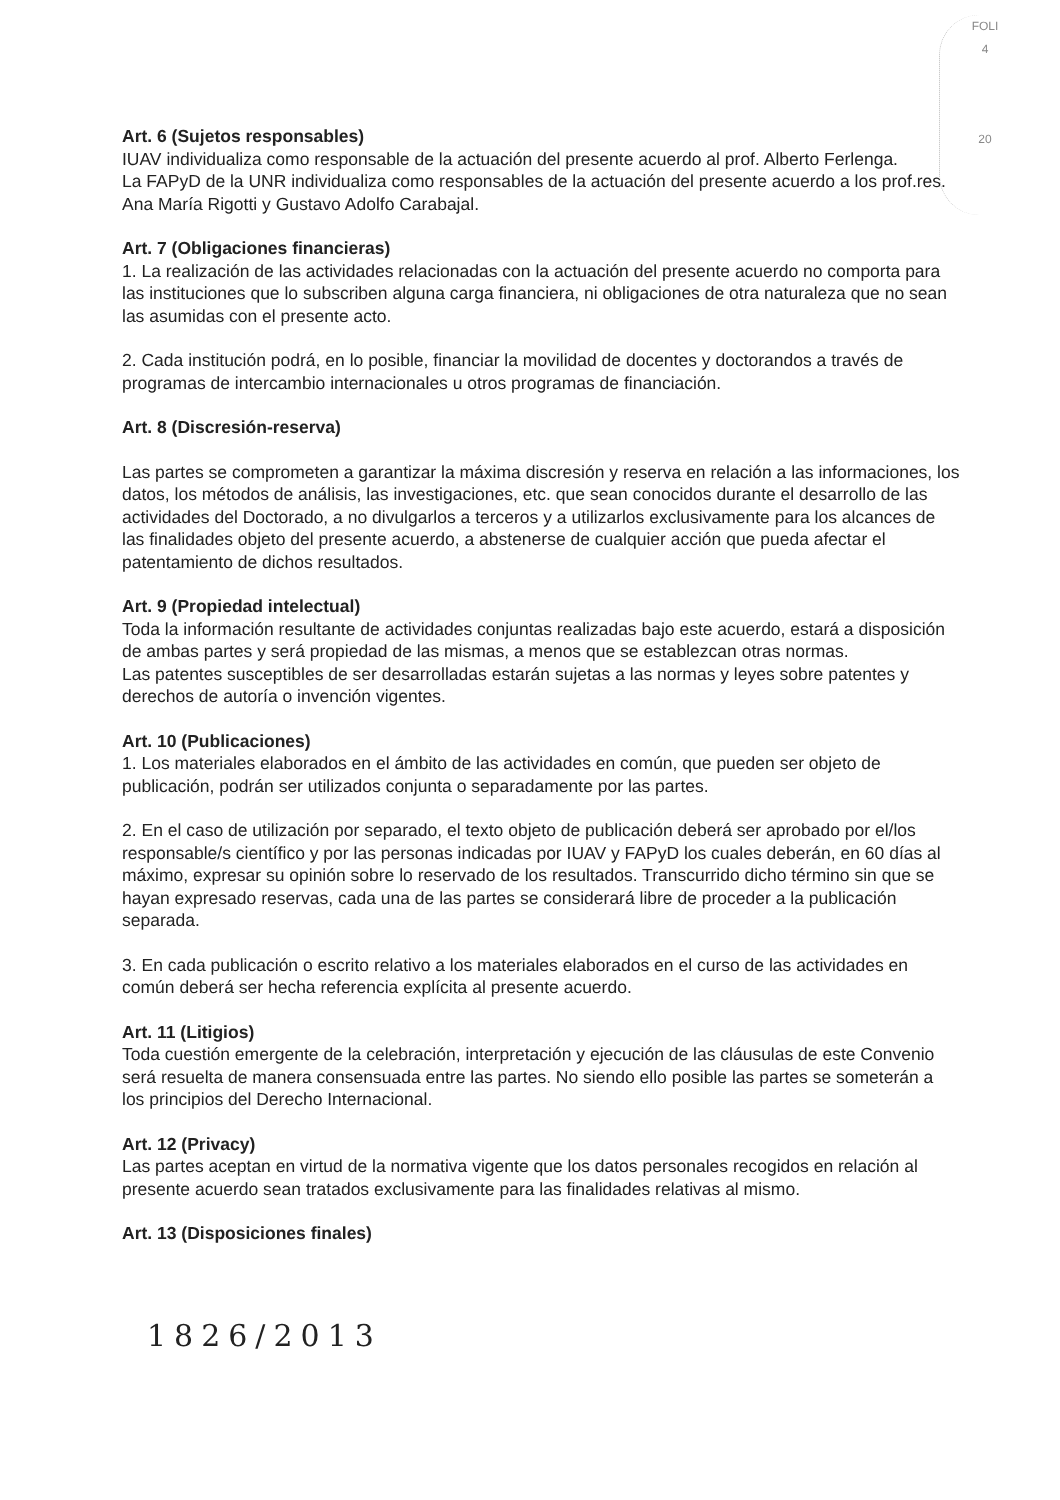FOLI
4
20
Art. 6 (Sujetos responsables)
IUAV individualiza como responsable de la actuación del presente acuerdo al prof. Alberto Ferlenga.
La FAPyD de la UNR individualiza como responsables de la actuación del presente acuerdo a los prof.res. Ana María Rigotti y Gustavo Adolfo Carabajal.
Art. 7 (Obligaciones financieras)
1. La realización de las actividades relacionadas con la actuación del presente acuerdo no comporta para las instituciones que lo subscriben alguna carga financiera, ni obligaciones de otra naturaleza que no sean las asumidas con el presente acto.
2. Cada institución podrá, en lo posible, financiar la movilidad de docentes y doctorandos a través de programas de intercambio internacionales u otros programas de financiación.
Art. 8 (Discresión-reserva)
Las partes se comprometen a garantizar la máxima discresión y reserva en relación a las informaciones, los datos, los métodos de análisis, las investigaciones, etc. que sean conocidos durante el desarrollo de las actividades del Doctorado, a no divulgarlos a terceros y a utilizarlos exclusivamente para los alcances de las finalidades objeto del presente acuerdo, a abstenerse de cualquier acción que pueda afectar el patentamiento de dichos resultados.
Art. 9 (Propiedad intelectual)
Toda la información resultante de actividades conjuntas realizadas bajo este acuerdo, estará a disposición de ambas partes y será propiedad de las mismas, a menos que se establezcan otras normas.
Las patentes susceptibles de ser desarrolladas estarán sujetas a las normas y leyes sobre patentes y derechos de autoría o invención vigentes.
Art. 10 (Publicaciones)
1. Los materiales elaborados en el ámbito de las actividades en común, que pueden ser objeto de publicación, podrán ser utilizados conjunta o separadamente por las partes.
2. En el caso de utilización por separado, el texto objeto de publicación deberá ser aprobado por el/los responsable/s científico y por las personas indicadas por IUAV y FAPyD los cuales deberán, en 60 días al máximo, expresar su opinión sobre lo reservado de los resultados. Transcurrido dicho término sin que se hayan expresado reservas, cada una de las partes se considerará libre de proceder a la publicación separada.
3. En cada publicación o escrito relativo a los materiales elaborados en el curso de las actividades en común deberá ser hecha referencia explícita al presente acuerdo.
Art. 11 (Litigios)
Toda cuestión emergente de la celebración, interpretación y ejecución de las cláusulas de este Convenio será resuelta de manera consensuada entre las partes. No siendo ello posible las partes se someterán a los principios del Derecho Internacional.
Art. 12 (Privacy)
Las partes aceptan en virtud de la normativa vigente que los datos personales recogidos en relación al presente acuerdo sean tratados exclusivamente para las finalidades relativas al mismo.
Art. 13 (Disposiciones finales)
1826/2013